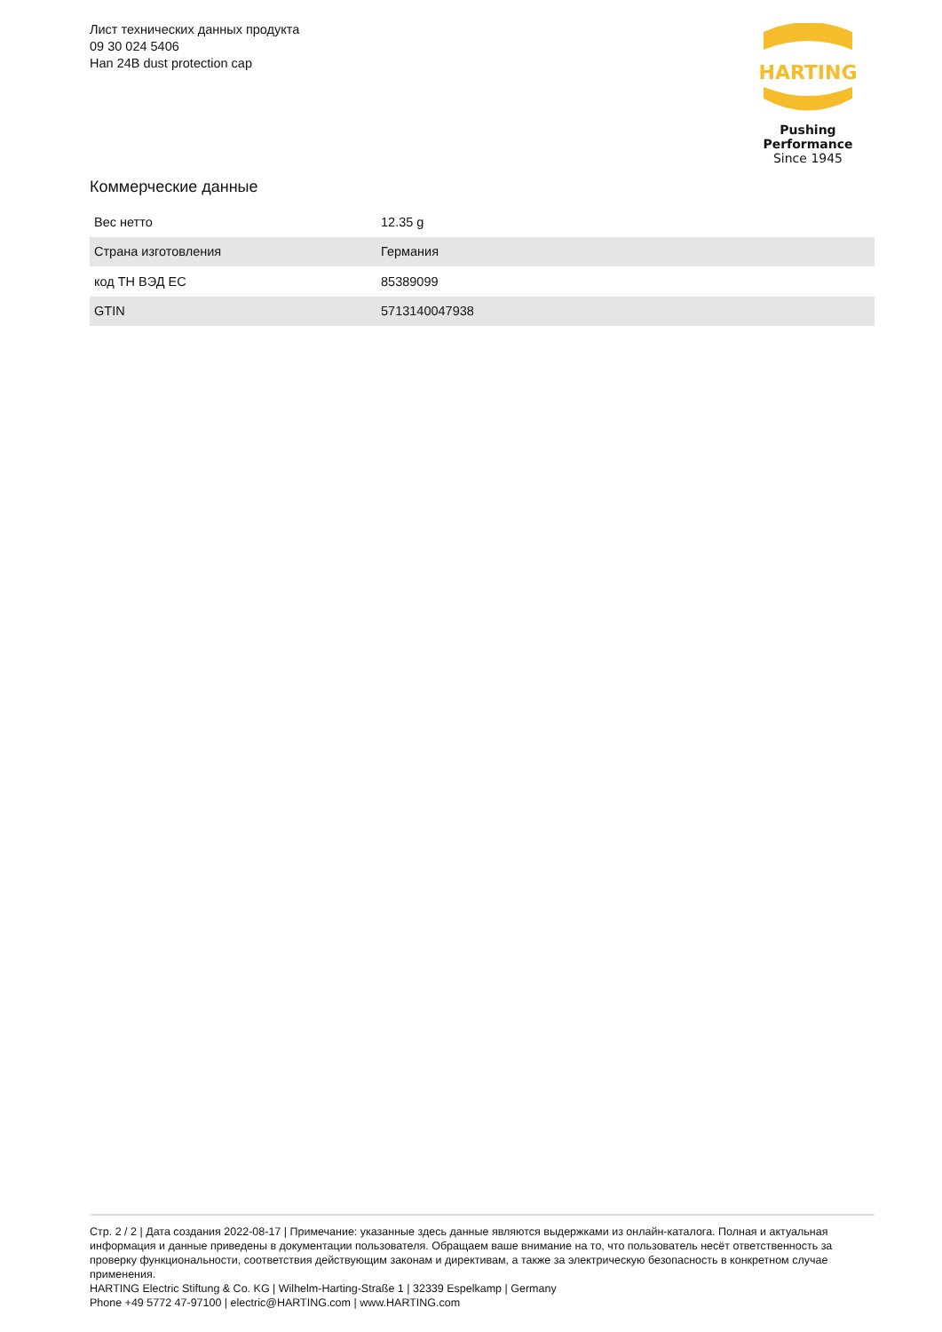Лист технических данных продукта
09 30 024 5406
Han 24B dust protection cap
HARTING
Pushing Performance
Since 1945
Коммерческие данные
| Вес нетто | 12.35 g |
| Страна изготовления | Германия |
| код ТН ВЭД ЕС | 85389099 |
| GTIN | 5713140047938 |
Стр. 2 / 2 | Дата создания 2022-08-17 | Примечание: указанные здесь данные являются выдержками из онлайн-каталога. Полная и актуальная информация и данные приведены в документации пользователя. Обращаем ваше внимание на то, что пользователь несёт ответственность за проверку функциональности, соответствия действующим законам и директивам, а также за электрическую безопасность в конкретном случае применения.
HARTING Electric Stiftung & Co. KG | Wilhelm-Harting-Straße 1 | 32339 Espelkamp | Germany
Phone +49 5772 47-97100 | electric@HARTING.com | www.HARTING.com